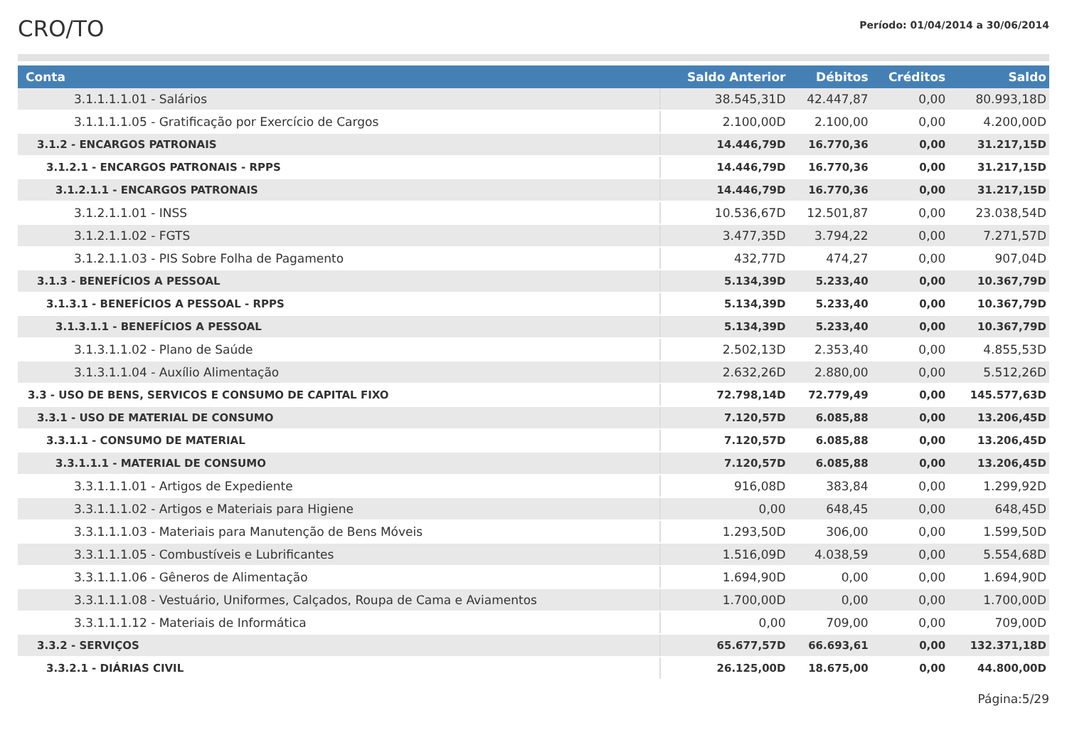CRO/TO
Período: 01/04/2014 a 30/06/2014
| Conta | Saldo Anterior | Débitos | Créditos | Saldo |
| --- | --- | --- | --- | --- |
| 3.1.1.1.1.01 - Salários | 38.545,31D | 42.447,87 | 0,00 | 80.993,18D |
| 3.1.1.1.1.05 - Gratificação por Exercício de Cargos | 2.100,00D | 2.100,00 | 0,00 | 4.200,00D |
| 3.1.2 - ENCARGOS PATRONAIS | 14.446,79D | 16.770,36 | 0,00 | 31.217,15D |
| 3.1.2.1 - ENCARGOS PATRONAIS - RPPS | 14.446,79D | 16.770,36 | 0,00 | 31.217,15D |
| 3.1.2.1.1 - ENCARGOS PATRONAIS | 14.446,79D | 16.770,36 | 0,00 | 31.217,15D |
| 3.1.2.1.1.01 - INSS | 10.536,67D | 12.501,87 | 0,00 | 23.038,54D |
| 3.1.2.1.1.02 - FGTS | 3.477,35D | 3.794,22 | 0,00 | 7.271,57D |
| 3.1.2.1.1.03 - PIS Sobre Folha de Pagamento | 432,77D | 474,27 | 0,00 | 907,04D |
| 3.1.3 - BENEFÍCIOS A PESSOAL | 5.134,39D | 5.233,40 | 0,00 | 10.367,79D |
| 3.1.3.1 - BENEFÍCIOS A PESSOAL - RPPS | 5.134,39D | 5.233,40 | 0,00 | 10.367,79D |
| 3.1.3.1.1 - BENEFÍCIOS A PESSOAL | 5.134,39D | 5.233,40 | 0,00 | 10.367,79D |
| 3.1.3.1.1.02 - Plano de Saúde | 2.502,13D | 2.353,40 | 0,00 | 4.855,53D |
| 3.1.3.1.1.04 - Auxílio Alimentação | 2.632,26D | 2.880,00 | 0,00 | 5.512,26D |
| 3.3 - USO DE BENS, SERVICOS E CONSUMO DE CAPITAL FIXO | 72.798,14D | 72.779,49 | 0,00 | 145.577,63D |
| 3.3.1 - USO DE MATERIAL DE CONSUMO | 7.120,57D | 6.085,88 | 0,00 | 13.206,45D |
| 3.3.1.1 - CONSUMO DE MATERIAL | 7.120,57D | 6.085,88 | 0,00 | 13.206,45D |
| 3.3.1.1.1 - MATERIAL DE CONSUMO | 7.120,57D | 6.085,88 | 0,00 | 13.206,45D |
| 3.3.1.1.1.01 - Artigos de Expediente | 916,08D | 383,84 | 0,00 | 1.299,92D |
| 3.3.1.1.1.02 - Artigos e Materiais para Higiene | 0,00 | 648,45 | 0,00 | 648,45D |
| 3.3.1.1.1.03 - Materiais para Manutenção de Bens Móveis | 1.293,50D | 306,00 | 0,00 | 1.599,50D |
| 3.3.1.1.1.05 - Combustíveis e Lubrificantes | 1.516,09D | 4.038,59 | 0,00 | 5.554,68D |
| 3.3.1.1.1.06 - Gêneros de Alimentação | 1.694,90D | 0,00 | 0,00 | 1.694,90D |
| 3.3.1.1.1.08 - Vestuário, Uniformes, Calçados, Roupa de Cama e Aviamentos | 1.700,00D | 0,00 | 0,00 | 1.700,00D |
| 3.3.1.1.1.12 - Materiais de Informática | 0,00 | 709,00 | 0,00 | 709,00D |
| 3.3.2 - SERVIÇOS | 65.677,57D | 66.693,61 | 0,00 | 132.371,18D |
| 3.3.2.1 - DIÁRIAS CIVIL | 26.125,00D | 18.675,00 | 0,00 | 44.800,00D |
Página:5/29